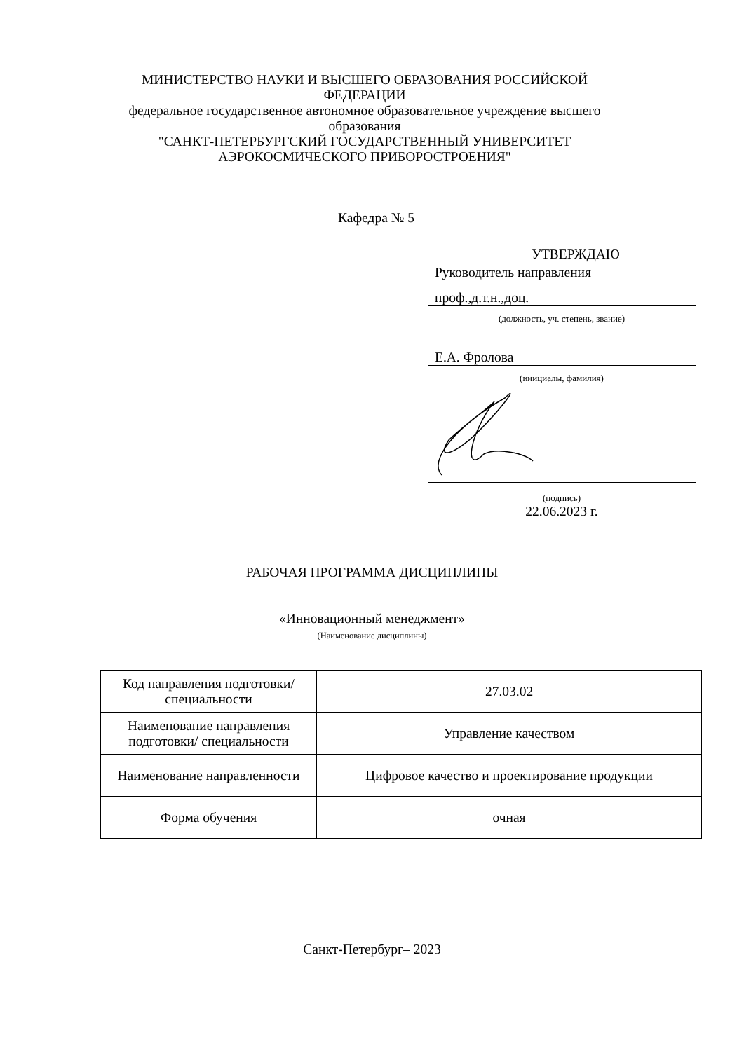МИНИСТЕРСТВО НАУКИ И ВЫСШЕГО ОБРАЗОВАНИЯ РОССИЙСКОЙ ФЕДЕРАЦИИ
федеральное государственное автономное образовательное учреждение высшего образования
"САНКТ-ПЕТЕРБУРГСКИЙ ГОСУДАРСТВЕННЫЙ УНИВЕРСИТЕТ АЭРОКОСМИЧЕСКОГО ПРИБОРОСТРОЕНИЯ"
Кафедра № 5
УТВЕРЖДАЮ
Руководитель направления
проф.,д.т.н.,доц.
(должность, уч. степень, звание)
Е.А. Фролова
(инициалы, фамилия)
(подпись)
22.06.2023 г.
РАБОЧАЯ ПРОГРАММА ДИСЦИПЛИНЫ
«Инновационный менеджмент»
(Наименование дисциплины)
| Код направления подготовки/ специальности | 27.03.02 |
| Наименование направления подготовки/ специальности | Управление качеством |
| Наименование направленности | Цифровое качество и проектирование продукции |
| Форма обучения | очная |
Санкт-Петербург– 2023